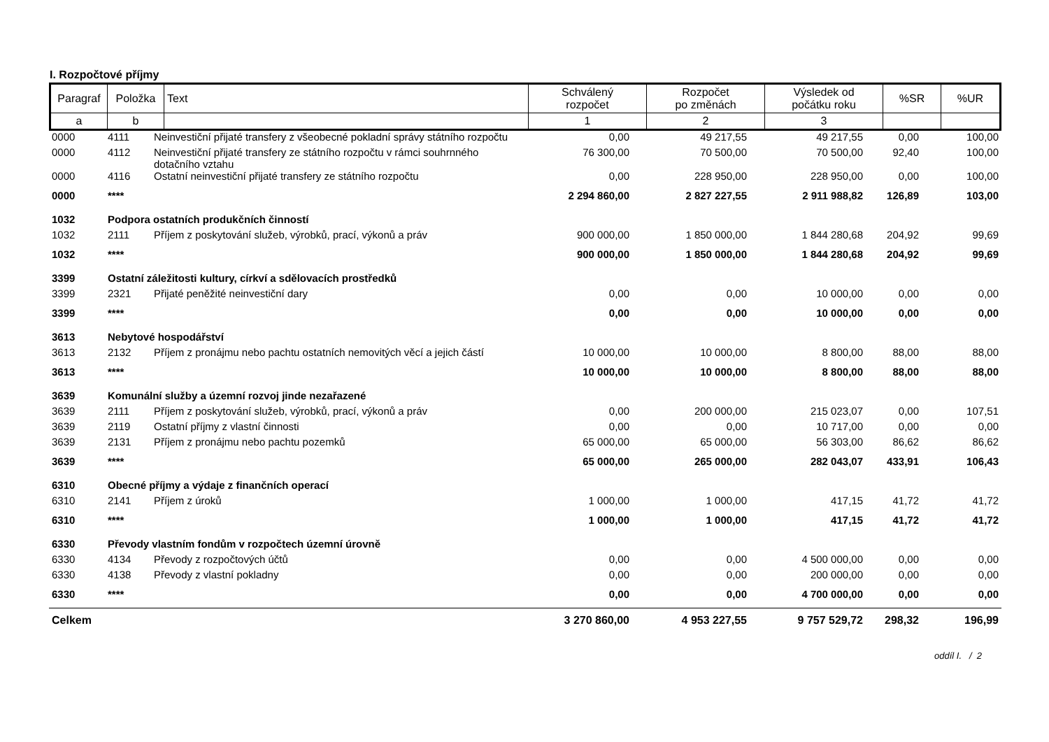I. Rozpočtové příjmy
| Paragraf | Položka | Text | Schválený rozpočet | Rozpočet po změnách | Výsledek od počátku roku | %SR | %UR |
| --- | --- | --- | --- | --- | --- | --- | --- |
| a | b | | 1 | 2 | 3 | | |
| 0000 | 4111 | Neinvestiční přijaté transfery z všeobecné pokladní správy státního rozpočtu | 0,00 | 49 217,55 | 49 217,55 | 0,00 | 100,00 |
| 0000 | 4112 | Neinvestiční přijaté transfery ze státního rozpočtu v rámci souhrnného dotačního vztahu | 76 300,00 | 70 500,00 | 70 500,00 | 92,40 | 100,00 |
| 0000 | 4116 | Ostatní neinvestiční přijaté transfery ze státního rozpočtu | 0,00 | 228 950,00 | 228 950,00 | 0,00 | 100,00 |
| 0000 | **** | | 2 294 860,00 | 2 827 227,55 | 2 911 988,82 | 126,89 | 103,00 |
| 1032 | Podpora ostatních produkčních činností | | | | | | |
| 1032 | 2111 | Příjem z poskytování služeb, výrobků, prací, výkonů a práv | 900 000,00 | 1 850 000,00 | 1 844 280,68 | 204,92 | 99,69 |
| 1032 | **** | | 900 000,00 | 1 850 000,00 | 1 844 280,68 | 204,92 | 99,69 |
| 3399 | Ostatní záležitosti kultury, církví a sdělovacích prostředků | | | | | | |
| 3399 | 2321 | Přijaté peněžité neinvestiční dary | 0,00 | 0,00 | 10 000,00 | 0,00 | 0,00 |
| 3399 | **** | | 0,00 | 0,00 | 10 000,00 | 0,00 | 0,00 |
| 3613 | Nebytové hospodářství | | | | | | |
| 3613 | 2132 | Příjem z pronájmu nebo pachtu ostatních nemovitých věcí a jejich částí | 10 000,00 | 10 000,00 | 8 800,00 | 88,00 | 88,00 |
| 3613 | **** | | 10 000,00 | 10 000,00 | 8 800,00 | 88,00 | 88,00 |
| 3639 | Komunální služby a územní rozvoj jinde nezařazené | | | | | | |
| 3639 | 2111 | Příjem z poskytování služeb, výrobků, prací, výkonů a práv | 0,00 | 200 000,00 | 215 023,07 | 0,00 | 107,51 |
| 3639 | 2119 | Ostatní příjmy z vlastní činnosti | 0,00 | 0,00 | 10 717,00 | 0,00 | 0,00 |
| 3639 | 2131 | Příjem z pronájmu nebo pachtu pozemků | 65 000,00 | 65 000,00 | 56 303,00 | 86,62 | 86,62 |
| 3639 | **** | | 65 000,00 | 265 000,00 | 282 043,07 | 433,91 | 106,43 |
| 6310 | Obecné příjmy a výdaje z finančních operací | | | | | | |
| 6310 | 2141 | Příjem z úroků | 1 000,00 | 1 000,00 | 417,15 | 41,72 | 41,72 |
| 6310 | **** | | 1 000,00 | 1 000,00 | 417,15 | 41,72 | 41,72 |
| 6330 | Převody vlastním fondům v rozpočtech územní úrovně | | | | | | |
| 6330 | 4134 | Převody z rozpočtových účtů | 0,00 | 0,00 | 4 500 000,00 | 0,00 | 0,00 |
| 6330 | 4138 | Převody z vlastní pokladny | 0,00 | 0,00 | 200 000,00 | 0,00 | 0,00 |
| 6330 | **** | | 0,00 | 0,00 | 4 700 000,00 | 0,00 | 0,00 |
| Celkem | | | 3 270 860,00 | 4 953 227,55 | 9 757 529,72 | 298,32 | 196,99 |
oddíl I. / 2